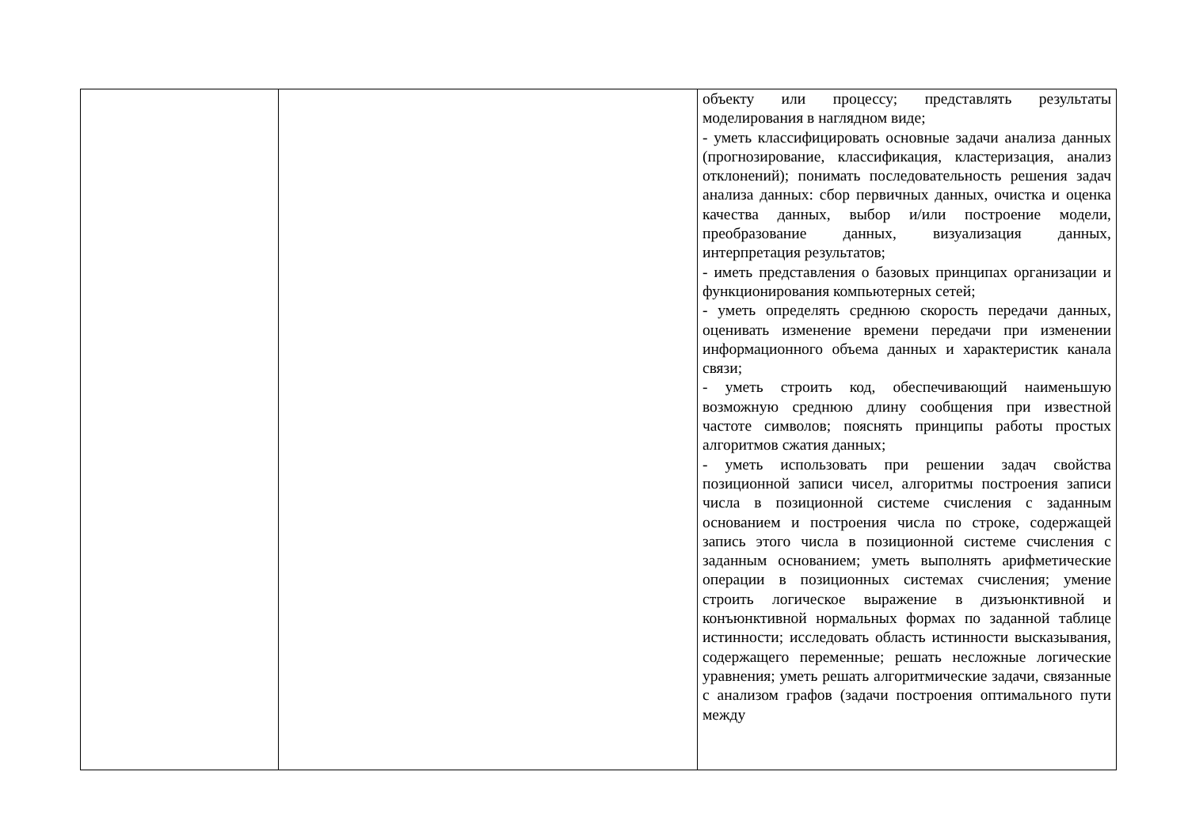| | | объекту или процессу; представлять результаты моделирования в наглядном виде; - уметь классифицировать основные задачи анализа данных (прогнозирование, классификация, кластеризация, анализ отклонений); понимать последовательность решения задач анализа данных: сбор первичных данных, очистка и оценка качества данных, выбор и/или построение модели, преобразование данных, визуализация данных, интерпретация результатов; - иметь представления о базовых принципах организации и функционирования компьютерных сетей; - уметь определять среднюю скорость передачи данных, оценивать изменение времени передачи при изменении информационного объема данных и характеристик канала связи; - уметь строить код, обеспечивающий наименьшую возможную среднюю длину сообщения при известной частоте символов; пояснять принципы работы простых алгоритмов сжатия данных; - уметь использовать при решении задач свойства позиционной записи чисел, алгоритмы построения записи числа в позиционной системе счисления с заданным основанием и построения числа по строке, содержащей запись этого числа в позиционной системе счисления с заданным основанием; уметь выполнять арифметические операции в позиционных системах счисления; умение строить логическое выражение в дизъюнктивной и конъюнктивной нормальных формах по заданной таблице истинности; исследовать область истинности высказывания, содержащего переменные; решать несложные логические уравнения; уметь решать алгоритмические задачи, связанные с анализом графов (задачи построения оптимального пути между |